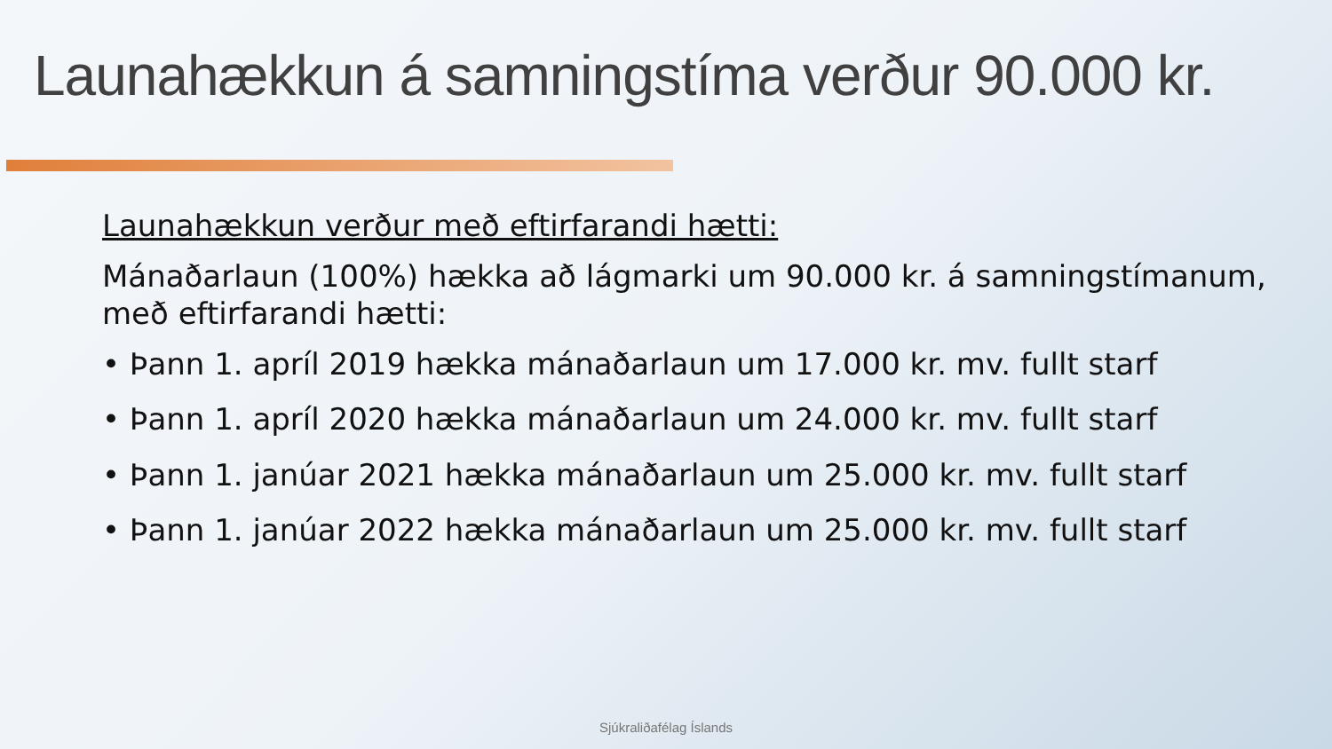Launahækkun á samningstíma verður 90.000 kr.
Launahækkun verður með eftirfarandi hætti:
Mánaðarlaun (100%) hækka að lágmarki um 90.000 kr. á samningstímanum, með eftirfarandi hætti:
• Þann 1. apríl 2019 hækka mánaðarlaun um 17.000 kr. mv. fullt starf
• Þann 1. apríl 2020 hækka mánaðarlaun um 24.000 kr. mv. fullt starf
• Þann 1. janúar 2021 hækka mánaðarlaun um 25.000 kr. mv. fullt starf
• Þann 1. janúar 2022 hækka mánaðarlaun um 25.000 kr. mv. fullt starf
Sjúkraliðafélag Íslands